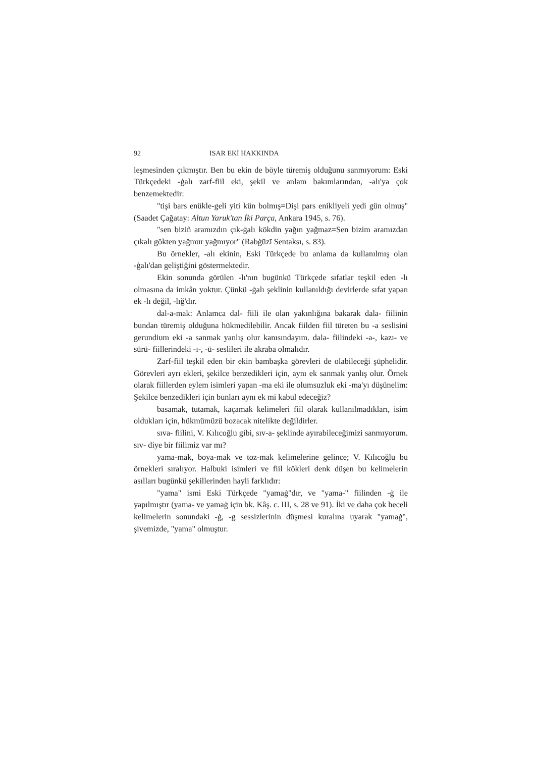92 ISAR EKİ HAKKINDA
leşmesinden çıkmıştır. Ben bu ekin de böyle türemiş olduğunu sanmıyorum: Eski Türkçedeki -ġalı zarf-fiil eki, şekil ve anlam bakımlarından, -alı'ya çok benzemektedir:
"tişi bars enükle-geli yiti kün bolmış=Dişi pars enikliyeli yedi gün olmuş" (Saadet Çağatay: Altun Yaruk'tan İki Parça, Ankara 1945, s. 76).
"sen biziñ aramızdın çık-ġalı kökdin yağın yağmaz=Sen bizim aramızdan çıkalı gökten yağmur yağmıyor" (Rabġūzī Sentaksı, s. 83).
Bu örnekler, -alı ekinin, Eski Türkçede bu anlama da kullanılmış olan -ġalı'dan geliştiğini göstermektedir.
Ekin sonunda görülen -lı'nın bugünkü Türkçede sıfatlar teşkil eden -lı olmasına da imkân yoktur. Çünkü -ġalı şeklinin kullanıldığı devirlerde sıfat yapan ek -lı değil, -lığ'dır.
dal-a-mak: Anlamca dal- fiili ile olan yakınlığına bakarak dala- fiilinin bundan türemiş olduğuna hükmedilebilir. Ancak fiilden fiil türeten bu -a seslisini gerundium eki -a sanmak yanlış olur kanısındayım. dala- fiilindeki -a-, kazı- ve sürü- fiillerindeki -ı-, -ü- seslileri ile akraba olmalıdır.
Zarf-fiil teşkil eden bir ekin bambaşka görevleri de olabileceği şüphelidir. Görevleri ayrı ekleri, şekilce benzedikleri için, aynı ek sanmak yanlış olur. Örnek olarak fiillerden eylem isimleri yapan -ma eki ile olumsuzluk eki -ma'yı düşünelim: Şekilce benzedikleri için bunları aynı ek mi kabul edeceğiz?
basamak, tutamak, kaçamak kelimeleri fiil olarak kullanılmadıkları, isim oldukları için, hükmümüzü bozacak nitelikte değildirler.
sıva- fiilini, V. Kılıcoğlu gibi, sıv-a- şeklinde ayırabileceğimizi sanmıyorum. sıv- diye bir fiilimiz var mı?
yama-mak, boya-mak ve toz-mak kelimelerine gelince; V. Kılıcoğlu bu örnekleri sıralıyor. Halbuki isimleri ve fiil kökleri denk düşen bu kelimelerin asılları bugünkü şekillerinden hayli farklıdır:
"yama" ismi Eski Türkçede "yamaġ"dır, ve "yama-" fiilinden -ġ ile yapılmıştır (yama- ve yamaġ için bk. Kâş. c. III, s. 28 ve 91). İki ve daha çok heceli kelimelerin sonundaki -ġ, -g sessizlerinin düşmesi kuralına uyarak "yamaġ", şivemizde, "yama" olmuştur.